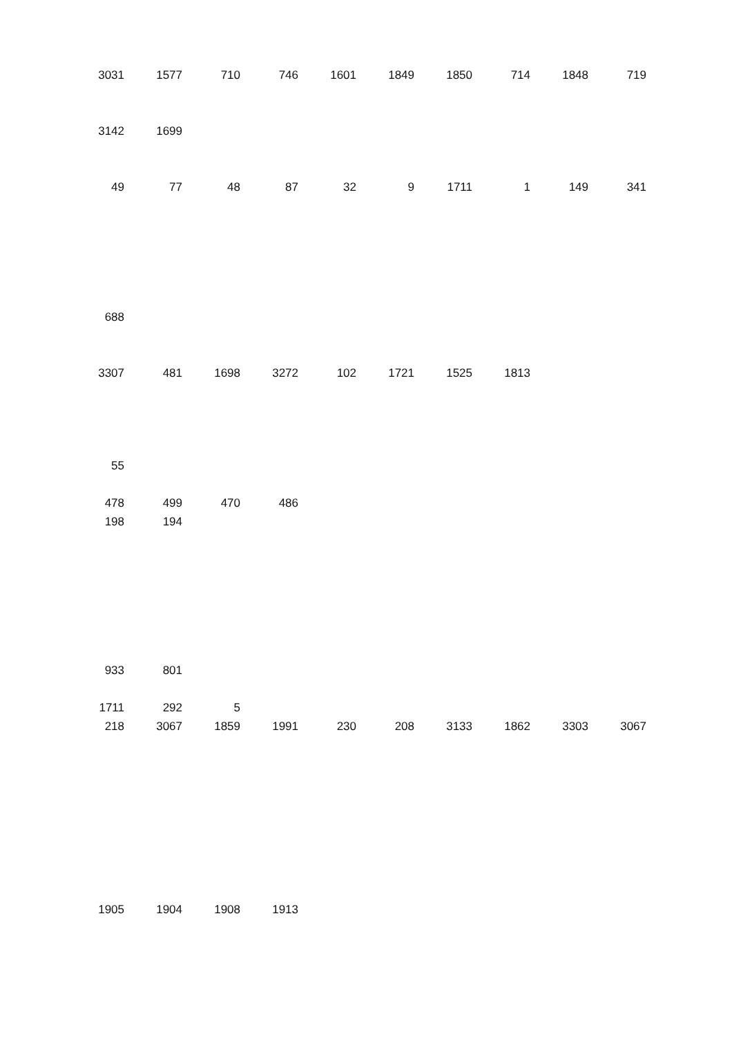| 3031 | 1577 | 710 | 746 | 1601 | 1849 | 1850 | 714 | 1848 | 719 |
| 3142 | 1699 | | | | | | | | |
| 49 | 77 | 48 | 87 | 32 | 9 | 1711 | 1 | 149 | 341 |
| 688 | | | | | | | | | |
| 3307 | 481 | 1698 | 3272 | 102 | 1721 | 1525 | 1813 | | |
| 55 | | | | | | | | | |
| 478 | 499 | 470 | 486 | | | | | | |
| 198 | 194 | | | | | | | | |
| 933 | 801 | | | | | | | | |
| 1711 | 292 | 5 | | | | | | | |
| 218 | 3067 | 1859 | 1991 | 230 | 208 | 3133 | 1862 | 3303 | 3067 |
| 1905 | 1904 | 1908 | 1913 | | | | | | |